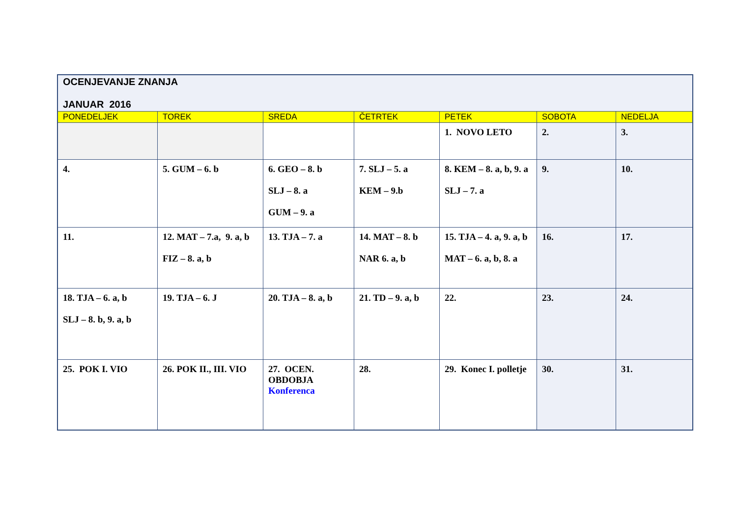| OCENJEVANJE ZNANJA JANUAR 2016 | | | | | | |
| PONEDELJEK | TOREK | SREDA | ČETRTEK | PETEK | SOBOTA | NEDELJA |
| | | | | 1. NOVO LETO | 2. | 3. |
| 4. | 5. GUM – 6. b | 6. GEO – 8. b SLJ – 8. a GUM – 9. a | 7. SLJ – 5. a KEM – 9.b | 8. KEM – 8. a, b, 9. a SLJ – 7. a | 9. | 10. |
| 11. | 12. MAT – 7.a, 9. a, b FIZ – 8. a, b | 13. TJA – 7. a | 14. MAT – 8. b NAR 6. a, b | 15. TJA – 4. a, 9. a, b MAT – 6. a, b, 8. a | 16. | 17. |
| 18. TJA – 6. a, b SLJ – 8. b, 9. a, b | 19. TJA – 6. J | 20. TJA – 8. a, b | 21. TD – 9. a, b | 22. | 23. | 24. |
| 25. POK I. VIO | 26. POK II., III. VIO | 27. OCEN. OBDOBJA Konferenca | 28. | 29. Konec I. polletje | 30. | 31. |